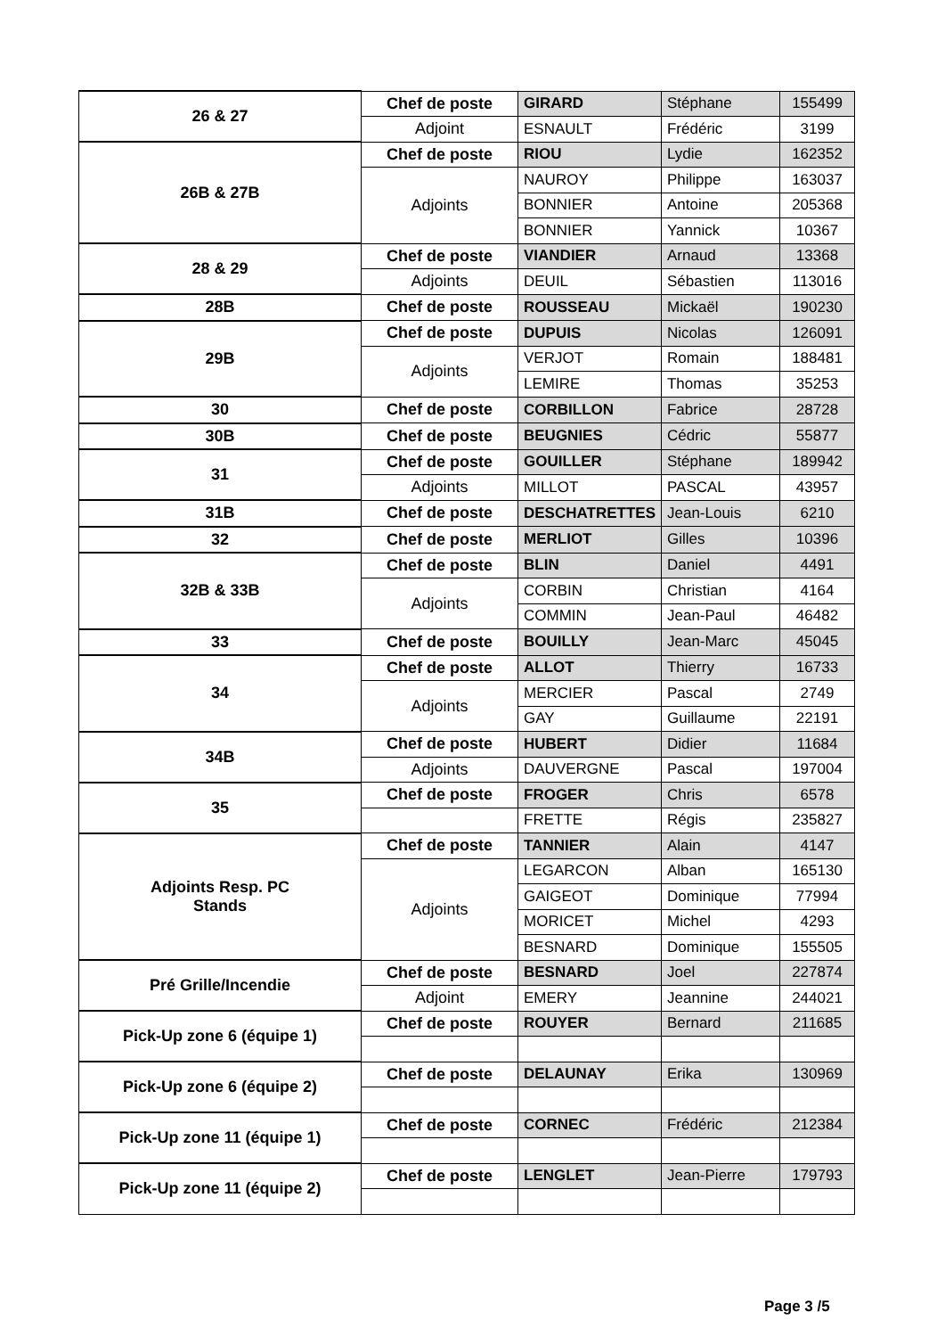| 26 & 27 | Chef de poste | GIRARD | Stéphane | 155499 |
| | Adjoint | ESNAULT | Frédéric | 3199 |
| 26B & 27B | Chef de poste | RIOU | Lydie | 162352 |
| | Adjoints | NAUROY | Philippe | 163037 |
| | | BONNIER | Antoine | 205368 |
| | | BONNIER | Yannick | 10367 |
| 28 & 29 | Chef de poste | VIANDIER | Arnaud | 13368 |
| | Adjoints | DEUIL | Sébastien | 113016 |
| 28B | Chef de poste | ROUSSEAU | Mickaël | 190230 |
| 29B | Chef de poste | DUPUIS | Nicolas | 126091 |
| | Adjoints | VERJOT | Romain | 188481 |
| | | LEMIRE | Thomas | 35253 |
| 30 | Chef de poste | CORBILLON | Fabrice | 28728 |
| 30B | Chef de poste | BEUGNIES | Cédric | 55877 |
| 31 | Chef de poste | GOUILLER | Stéphane | 189942 |
| | Adjoints | MILLOT | PASCAL | 43957 |
| 31B | Chef de poste | DESCHATRETTES | Jean-Louis | 6210 |
| 32 | Chef de poste | MERLIOT | Gilles | 10396 |
| 32B & 33B | Chef de poste | BLIN | Daniel | 4491 |
| | Adjoints | CORBIN | Christian | 4164 |
| | | COMMIN | Jean-Paul | 46482 |
| 33 | Chef de poste | BOUILLY | Jean-Marc | 45045 |
| 34 | Chef de poste | ALLOT | Thierry | 16733 |
| | Adjoints | MERCIER | Pascal | 2749 |
| | | GAY | Guillaume | 22191 |
| 34B | Chef de poste | HUBERT | Didier | 11684 |
| | Adjoints | DAUVERGNE | Pascal | 197004 |
| 35 | Chef de poste | FROGER | Chris | 6578 |
| | | FRETTE | Régis | 235827 |
| Adjoints Resp. PC Stands | Chef de poste | TANNIER | Alain | 4147 |
| | Adjoints | LEGARCON | Alban | 165130 |
| | | GAIGEOT | Dominique | 77994 |
| | | MORICET | Michel | 4293 |
| | | BESNARD | Dominique | 155505 |
| Pré Grille/Incendie | Chef de poste | BESNARD | Joel | 227874 |
| | Adjoint | EMERY | Jeannine | 244021 |
| Pick-Up zone 6 (équipe 1) | Chef de poste | ROUYER | Bernard | 211685 |
| Pick-Up zone 6 (équipe 2) | Chef de poste | DELAUNAY | Erika | 130969 |
| Pick-Up zone 11 (équipe 1) | Chef de poste | CORNEC | Frédéric | 212384 |
| Pick-Up zone 11 (équipe 2) | Chef de poste | LENGLET | Jean-Pierre | 179793 |
Page 3 /5